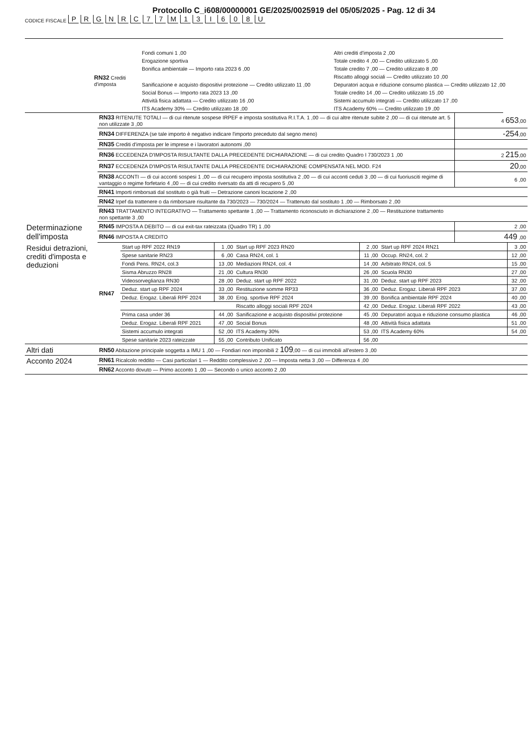Protocollo C_i608/00000001 GE/2025/0025919 del 05/05/2025 - Pag. 12 di 34
CODICE FISCALE PRGNRC 77 M 13 I 608 U
| | RN32 Crediti d'imposta | Fondi comuni 1 ,00 | Altri crediti d'imposta 2 ,00 |
| | | Erogazione sportiva | Totale credito 4 ,00 — Credito utilizzato 5 ,00 |
| | | Bonifica ambientale — Importo rata 2023 6 ,00 | Totale credito 7 ,00 — Credito utilizzato 8 ,00 |
| | | | Riscatto alloggi sociali — Credito utilizzato 10 ,00 |
| | | Sanificazione e acquisto dispositivi protezione — Credito utilizzato 11 ,00 | Depuratori acqua e riduzione consumo plastica — Credito utilizzato 12 ,00 |
| | | Social Bonus — Importo rata 2023 13 ,00 | Totale credito 14 ,00 — Credito utilizzato 15 ,00 |
| | | Attività fisica adattata — Credito utilizzato 16 ,00 | Sistemi accumulo integrati — Credito utilizzato 17 ,00 |
| | | ITS Academy 30% — Credito utilizzato 18 ,00 | ITS Academy 60% — Credito utilizzato 19 ,00 |
| | RN33 RITENUTE TOTALI — di cui ritenute sospese IRPEF e imposta sostitutiva R.I.T.A. 1 ,00 — di cui altre ritenute subite 2 ,00 — di cui ritenute art. 5 non utilizzate 3 ,00 | 4 653 ,00 |
| | RN34 DIFFERENZA (se tale importo è negativo indicare l'importo preceduto dal segno meno) | -254 ,00 |
| | RN35 Crediti d'imposta per le imprese e i lavoratori autonomi ,00 | |
| | RN36 ECCEDENZA D'IMPOSTA RISULTANTE DALLA PRECEDENTE DICHIARAZIONE — di cui credito Quadro I 730/2023 1 ,00 | 2 215 ,00 |
| | RN37 ECCEDENZA D'IMPOSTA RISULTANTE DALLA PRECEDENTE DICHIARAZIONE COMPENSATA NEL MOD. F24 | 20 ,00 |
| | RN38 ACCONTI — di cui acconti sospesi 1 ,00 — di cui recupero imposta sostitutiva 2 ,00 — di cui acconti ceduti 3 ,00 — di cui fuoriusciti regime di vantaggio o regime forfetario 4 ,00 — di cui credito riversato da atti di recupero 5 ,00 | 6 ,00 |
| | RN41 Importi rimborsati dal sostituto o già fruiti — Detrazione canoni locazione 2 ,00 | |
| | RN42 Irpef da trattenere o da rimborsare risultante da 730/2023 — 730/2024 — Trattenuto dal sostituto 1 ,00 — Rimborsato 2 ,00 | |
| | RN43 TRATTAMENTO INTEGRATIVO — Trattamento spettante 1 ,00 — Trattamento riconosciuto in dichiarazione 2 ,00 — Restituzione trattamento non spettante 3 ,00 | |
| Determinazione dell'imposta | RN45 IMPOSTA A DEBITO — di cui exit-tax rateizzata (Quadro TR) 1 ,00 | 2 ,00 |
| | RN46 IMPOSTA A CREDITO | 449 ,00 |
| Residui detrazioni, crediti d'imposta e deduzioni | RN47 | Start up RPF 2022 RN19 | 1 ,00 | Start up RPF 2023 RN20 | 2 ,00 | Start up RPF 2024 RN21 | 3 ,00 |
| | | Spese sanitarie RN23 | 6 ,00 | Casa RN24, col. 1 | 11 ,00 | Occup. RN24, col. 2 | 12 ,00 |
| | | Fondi Pens. RN24, col.3 | 13 ,00 | Mediazioni RN24, col. 4 | 14 ,00 | Arbitrato RN24, col. 5 | 15 ,00 |
| | | Sisma Abruzzo RN28 | 21 ,00 | Cultura RN30 | 26 ,00 | Scuola RN30 | 27 ,00 |
| | | Videosorveglianza RN30 | 28 ,00 | Deduz. start up RPF 2022 | 31 ,00 | Deduz. start up RPF 2023 | 32 ,00 |
| | | Deduz. start up RPF 2024 | 33 ,00 | Restituzione somme RP33 | 36 ,00 | Deduz. Erogaz. Liberali RPF 2023 | 37 ,00 |
| | | Deduz. Erogaz. Liberali RPF 2024 | 38 ,00 | Erog. sportive RPF 2024 | 39 ,00 | Bonifica ambientale RPF 2024 | 40 ,00 |
| | | | | Riscatto alloggi sociali RPF 2024 | 42 ,00 | Deduz. Erogaz. Liberali RPF 2022 | 43 ,00 |
| | | Prima casa under 36 | 44 ,00 | Sanificazione e acquisto dispositivi protezione | 45 ,00 | Depuratori acqua e riduzione consumo plastica | 46 ,00 |
| | | Deduz. Erogaz. Liberali RPF 2021 | 47 ,00 | Social Bonus | 48 ,00 | Attività fisica adattata | 51 ,00 |
| | | Sistemi accumulo integrati | 52 ,00 | ITS Academy 30% | 53 ,00 | ITS Academy 60% | 54 ,00 |
| | | Spese sanitarie 2023 rateizzate | 55 ,00 | Contributo Unificato | 56 ,00 | | |
| Altri dati | RN50 Abitazione principale soggetta a IMU 1 ,00 — Fondiari non imponibili 2 109 ,00 — di cui immobili all'estero 3 ,00 |
| Acconto 2024 | RN61 Ricalcolo reddito — Casi particolari 1 — Reddito complessivo 2 ,00 — Imposta netta 3 ,00 — Differenza 4 ,00 |
| | RN62 Acconto dovuto — Primo acconto 1 ,00 — Secondo o unico acconto 2 ,00 |